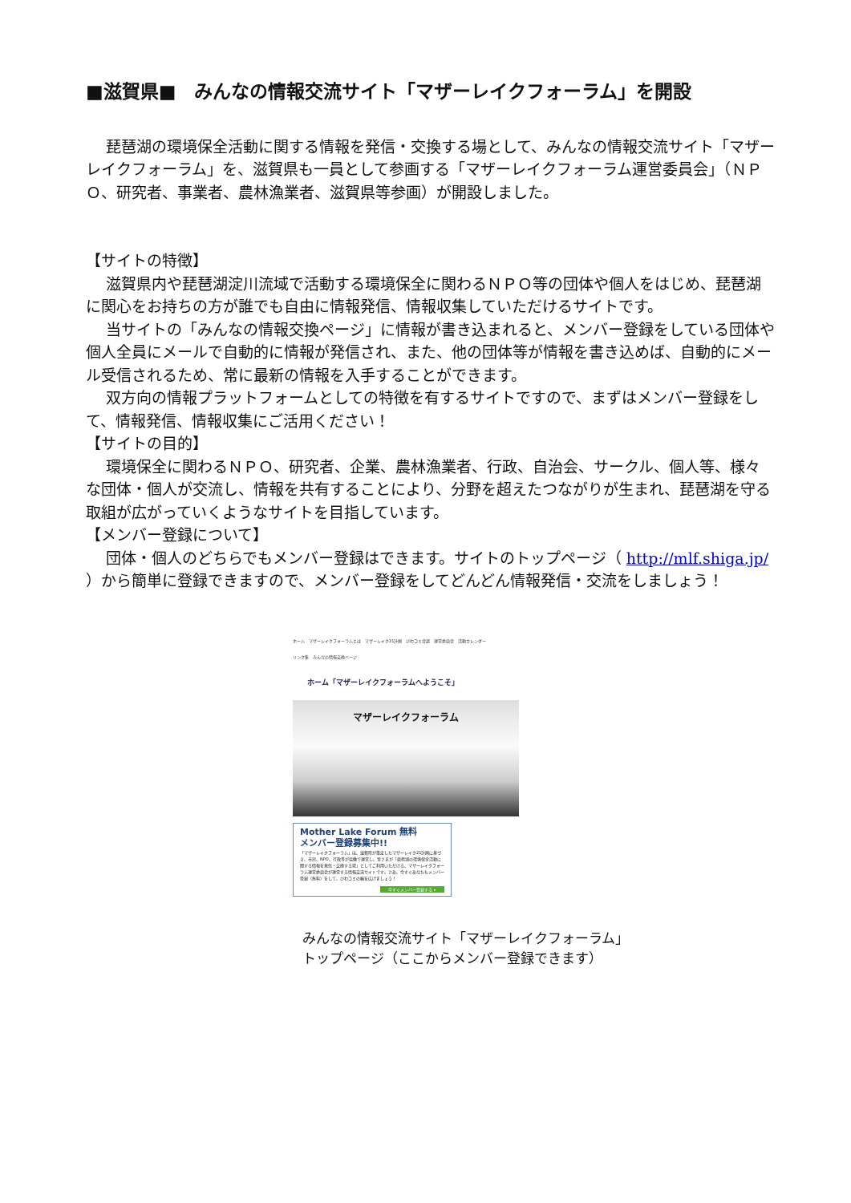■滋賀県■　みんなの情報交流サイト「マザーレイクフォーラム」を開設
琵琶湖の環境保全活動に関する情報を発信・交換する場として、みんなの情報交流サイト「マザーレイクフォーラム」を、滋賀県も一員として参画する「マザーレイクフォーラム運営委員会」（ＮＰＯ、研究者、事業者、農林漁業者、滋賀県等参画）が開設しました。
【サイトの特徴】
滋賀県内や琵琶湖淀川流域で活動する環境保全に関わるＮＰＯ等の団体や個人をはじめ、琵琶湖に関心をお持ちの方が誰でも自由に情報発信、情報収集していただけるサイトです。
当サイトの「みんなの情報交換ページ」に情報が書き込まれると、メンバー登録をしている団体や個人全員にメールで自動的に情報が発信され、また、他の団体等が情報を書き込めば、自動的にメール受信されるため、常に最新の情報を入手することができます。
双方向の情報プラットフォームとしての特徴を有するサイトですので、まずはメンバー登録をして、情報発信、情報収集にご活用ください！
【サイトの目的】
環境保全に関わるＮＰＯ、研究者、企業、農林漁業者、行政、自治会、サークル、個人等、様々な団体・個人が交流し、情報を共有することにより、分野を超えたつながりが生まれ、琵琶湖を守る取組が広がっていくようなサイトを目指しています。
【メンバー登録について】
団体・個人のどちらでもメンバー登録はできます。サイトのトップページ（ http://mlf.shiga.jp/ ）から簡単に登録できますので、メンバー登録をしてどんどん情報発信・交流をしましょう！
ホーム　マザーレイクフォーラムとは　マザーレイク21計画　びわコミ会議　運営委員会　活動カレンダー
リンク集　みんなの情報交換ページ
ホーム「マザーレイクフォーラムへようこそ」
マザーレイクフォーラム
Mother Lake Forum 無料
メンバー登録募集中!!
「マザーレイクフォーラム」は、滋賀県が策定したマザーレイク21計画に基づき、市民、NPO、行政等が協働で運営し、皆さまが「琵琶湖の環境保全活動に関する情報を発信・交換する場」としてご利用いただける、マザーレイクフォーラム運営委員会が運営する情報交流サイトです。さあ、今すぐあなたもメンバー登録（無料）をして、びわコミの輪を広げましょう！
今すぐメンバー登録する ▸
みんなの情報交流サイト「マザーレイクフォーラム」
トップページ（ここからメンバー登録できます）